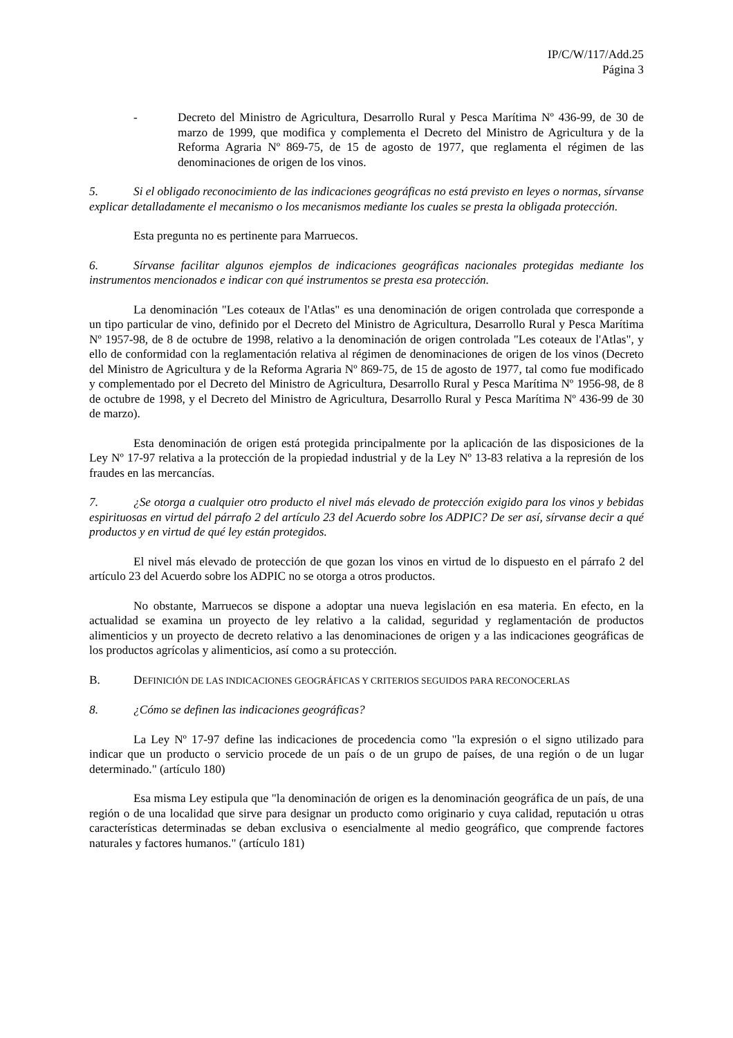IP/C/W/117/Add.25
Página 3
- Decreto del Ministro de Agricultura, Desarrollo Rural y Pesca Marítima Nº 436-99, de 30 de marzo de 1999, que modifica y complementa el Decreto del Ministro de Agricultura y de la Reforma Agraria Nº 869-75, de 15 de agosto de 1977, que reglamenta el régimen de las denominaciones de origen de los vinos.
5. Si el obligado reconocimiento de las indicaciones geográficas no está previsto en leyes o normas, sírvanse explicar detalladamente el mecanismo o los mecanismos mediante los cuales se presta la obligada protección.
Esta pregunta no es pertinente para Marruecos.
6. Sírvanse facilitar algunos ejemplos de indicaciones geográficas nacionales protegidas mediante los instrumentos mencionados e indicar con qué instrumentos se presta esa protección.
La denominación "Les coteaux de l'Atlas" es una denominación de origen controlada que corresponde a un tipo particular de vino, definido por el Decreto del Ministro de Agricultura, Desarrollo Rural y Pesca Marítima Nº 1957-98, de 8 de octubre de 1998, relativo a la denominación de origen controlada "Les coteaux de l'Atlas", y ello de conformidad con la reglamentación relativa al régimen de denominaciones de origen de los vinos (Decreto del Ministro de Agricultura y de la Reforma Agraria Nº 869-75, de 15 de agosto de 1977, tal como fue modificado y complementado por el Decreto del Ministro de Agricultura, Desarrollo Rural y Pesca Marítima Nº 1956-98, de 8 de octubre de 1998, y el Decreto del Ministro de Agricultura, Desarrollo Rural y Pesca Marítima Nº 436-99 de 30 de marzo).
Esta denominación de origen está protegida principalmente por la aplicación de las disposiciones de la Ley Nº 17-97 relativa a la protección de la propiedad industrial y de la Ley Nº 13-83 relativa a la represión de los fraudes en las mercancías.
7. ¿Se otorga a cualquier otro producto el nivel más elevado de protección exigido para los vinos y bebidas espirituosas en virtud del párrafo 2 del artículo 23 del Acuerdo sobre los ADPIC? De ser así, sírvanse decir a qué productos y en virtud de qué ley están protegidos.
El nivel más elevado de protección de que gozan los vinos en virtud de lo dispuesto en el párrafo 2 del artículo 23 del Acuerdo sobre los ADPIC no se otorga a otros productos.
No obstante, Marruecos se dispone a adoptar una nueva legislación en esa materia. En efecto, en la actualidad se examina un proyecto de ley relativo a la calidad, seguridad y reglamentación de productos alimenticios y un proyecto de decreto relativo a las denominaciones de origen y a las indicaciones geográficas de los productos agrícolas y alimenticios, así como a su protección.
B. DEFINICIÓN DE LAS INDICACIONES GEOGRÁFICAS Y CRITERIOS SEGUIDOS PARA RECONOCERLAS
8. ¿Cómo se definen las indicaciones geográficas?
La Ley Nº 17-97 define las indicaciones de procedencia como "la expresión o el signo utilizado para indicar que un producto o servicio procede de un país o de un grupo de países, de una región o de un lugar determinado." (artículo 180)
Esa misma Ley estipula que "la denominación de origen es la denominación geográfica de un país, de una región o de una localidad que sirve para designar un producto como originario y cuya calidad, reputación u otras características determinadas se deban exclusiva o esencialmente al medio geográfico, que comprende factores naturales y factores humanos." (artículo 181)